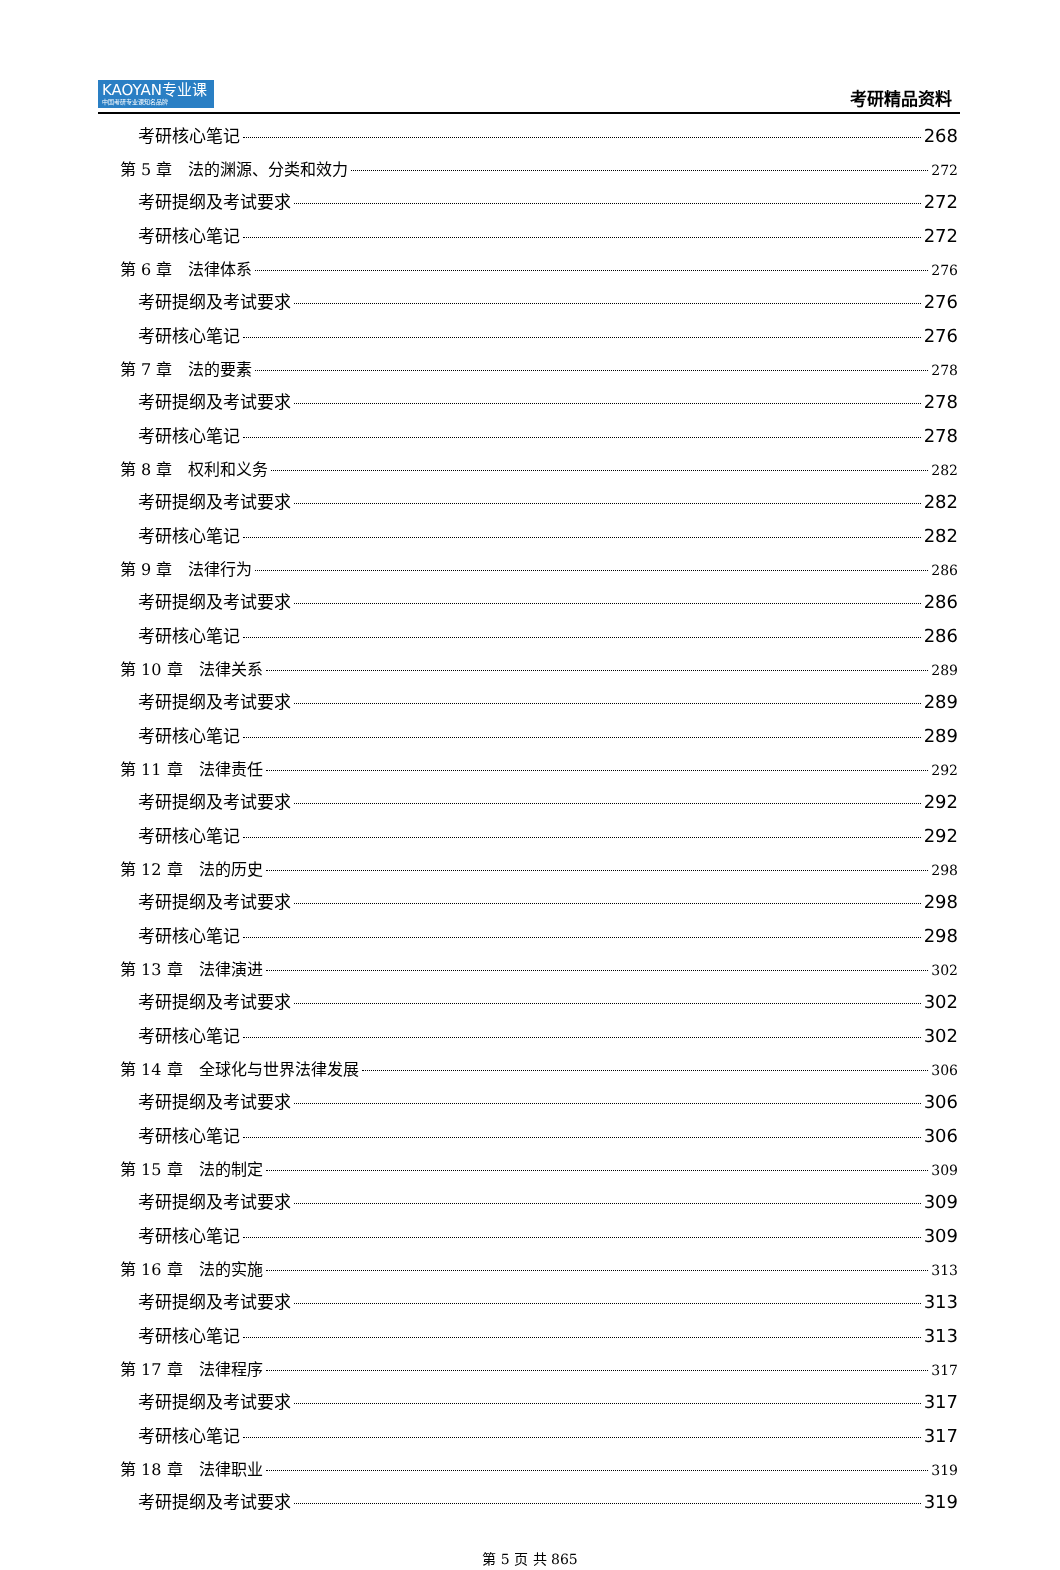KAOYAN专业课
中国考研专业课知名品牌
考研精品资料
考研核心笔记 268
第 5 章　法的渊源、分类和效力 272
考研提纲及考试要求 272
考研核心笔记 272
第 6 章　法律体系 276
考研提纲及考试要求 276
考研核心笔记 276
第 7 章　法的要素 278
考研提纲及考试要求 278
考研核心笔记 278
第 8 章　权利和义务 282
考研提纲及考试要求 282
考研核心笔记 282
第 9 章　法律行为 286
考研提纲及考试要求 286
考研核心笔记 286
第 10 章　法律关系 289
考研提纲及考试要求 289
考研核心笔记 289
第 11 章　法律责任 292
考研提纲及考试要求 292
考研核心笔记 292
第 12 章　法的历史 298
考研提纲及考试要求 298
考研核心笔记 298
第 13 章　法律演进 302
考研提纲及考试要求 302
考研核心笔记 302
第 14 章　全球化与世界法律发展 306
考研提纲及考试要求 306
考研核心笔记 306
第 15 章　法的制定 309
考研提纲及考试要求 309
考研核心笔记 309
第 16 章　法的实施 313
考研提纲及考试要求 313
考研核心笔记 313
第 17 章　法律程序 317
考研提纲及考试要求 317
考研核心笔记 317
第 18 章　法律职业 319
考研提纲及考试要求 319
第 5 页 共 865